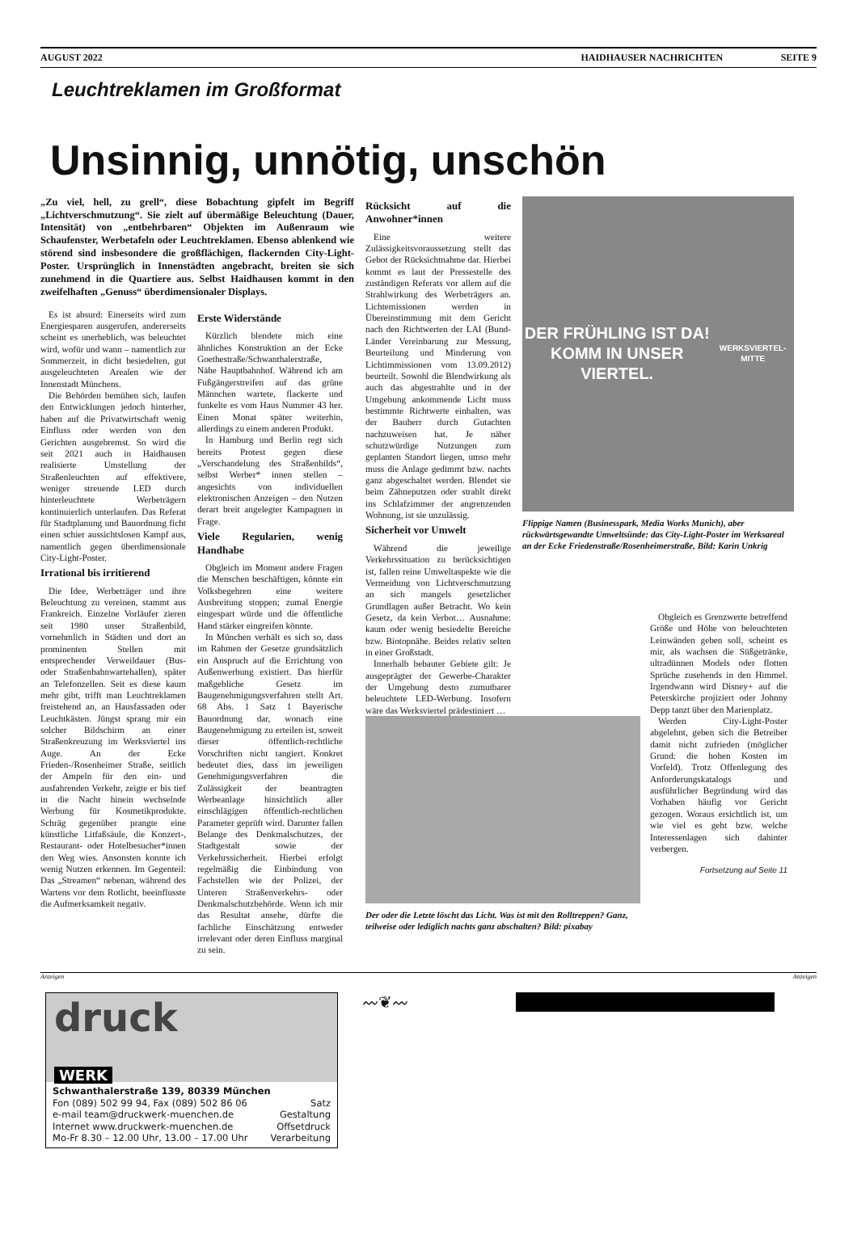AUGUST 2022 HAIDHAUSER NACHRICHTEN SEITE 9
Leuchtreklamen im Großformat
Unsinnig, unnötig, unschön
„Zu viel, hell, zu grell“, diese Bobachtung gipfelt im Begriff „Lichtverschmutzung“. Sie zielt auf übermäßige Beleuchtung (Dauer, Intensität) von „entbehrbaren“ Objekten im Außenraum wie Schaufenster, Werbetafeln oder Leuchtreklamen. Ebenso ablenkend wie störend sind insbesondere die großflächigen, flackernden City-Light-Poster. Ursprünglich in Innenstädten angebracht, breiten sie sich zunehmend in die Quartiere aus. Selbst Haidhausen kommt in den zweifelhaften „Genuss“ überdimensionaler Displays.
Es ist absurd: Einerseits wird zum Energiesparen ausgerufen, andererseits scheint es unerheblich, was beleuchtet wird, wofür und wann – namentlich zur Sommerzeit, in dicht besiedelten, gut ausgeleuchteten Arealen wie der Innenstadt Münchens.
Die Behörden bemühen sich, laufen den Entwicklungen jedoch hinterher, haben auf die Privatwirtschaft wenig Einfluss oder werden von den Gerichten ausgebremst. So wird die seit 2021 auch in Haidhausen realisierte Umstellung der Straßenleuchten auf effektivere, weniger streuende LED durch hinterleuchtete Werbeträgern kontinuierlich unterlaufen. Das Referat für Stadtplanung und Bauordnung ficht einen schier aussichtslosen Kampf aus, namentlich gegen überdimensionale City-Light-Poster.
Irrational bis irritierend
Die Idee, Werbeträger und ihre Beleuchtung zu vereinen, stammt aus Frankreich. Einzelne Vorläufer zieren seit 1980 unser Straßenbild, vornehmlich in Städten und dort an prominenten Stellen mit entsprechender Verweildauer (Bus- oder Straßenbahnwartehallen), später an Telefonzellen. Seit es diese kaum mehr gibt, trifft man Leuchtreklamen freistehend an, an Hausfassaden oder Leuchtkästen. Jüngst sprang mir ein solcher Bildschirm an einer Straßenkreuzung im Werksviertel ins Auge. An der Ecke Frieden-/Rosenheimer Straße, seitlich der Ampeln für den ein- und ausfahrenden Verkehr, zeigte er bis tief in die Nacht hinein wechselnde Werbung für Kosmetikprodukte. Schräg gegenüber prangte eine künstliche Litfaßsäule, die Konzert-, Restaurant- oder Hotelbesucher*innen den Weg wies. Ansonsten konnte ich wenig Nutzen erkennen. Im Gegenteil: Das „Streamen“ nebenan, während des Wartens vor dem Rotlicht, beeinflusste die Aufmerksamkeit negativ.
Erste Widerstände
Kürzlich blendete mich eine ähnliches Konstruktion an der Ecke Goethestraße/Schwanthalerstraße, Nähe Hauptbahnhof. Während ich am Fußgängerstreifen auf das grüne Männchen wartete, flackerte und funkelte es vom Haus Nummer 43 her. Einen Monat später weiterhin, allerdings zu einem anderen Produkt.
In Hamburg und Berlin regt sich bereits Protest gegen diese „Verschandelung des Straßenbilds“, selbst Werber* innen stellen – angesichts von individuellen elektronischen Anzeigen – den Nutzen derart breit angelegter Kampagnen in Frage.
Viele Regularien, wenig Handhabe
Obgleich im Moment andere Fragen die Menschen beschäftigen, könnte ein Volksbegehren eine weitere Ausbreitung stoppen; zumal Energie eingespart würde und die öffentliche Hand stärker eingreifen könnte.
In München verhält es sich so, dass im Rahmen der Gesetze grundsätzlich ein Anspruch auf die Errichtung von Außenwerbung existiert. Das hierfür maßgebliche Gesetz im Baugenehmigungsverfahren stellt Art. 68 Abs. 1 Satz 1 Bayerische Bauordnung dar, wonach eine Baugenehmigung zu erteilen ist, soweit dieser öffentlich-rechtliche Vorschriften nicht tangiert. Konkret bedeutet dies, dass im jeweiligen Genehmigungsverfahren die Zulässigkeit der beantragten Werbeanlage hinsichtlich aller einschlägigen öffentlich-rechtlichen Parameter geprüft wird. Darunter fallen Belange des Denkmalschutzes, der Stadtgestalt sowie der Verkehrssicherheit. Hierbei erfolgt regelmäßig die Einbindung von Fachstellen wie der Polizei, der Unteren Straßenverkehrs- oder Denkmalschutzbehörde. Wenn ich mir das Resultat ansehe, dürfte die fachliche Einschätzung entweder irrelevant oder deren Einfluss marginal zu sein.
Rücksicht auf die Anwohner*innen
Eine weitere Zulässigkeitsvoraussetzung stellt das Gebot der Rücksichtnahme dar. Hierbei kommt es laut der Pressestelle des zuständigen Referats vor allem auf die Strahlwirkung des Werbeträgers an. Lichtemissionen werden in Übereinstimmung mit dem Gericht nach den Richtwerten der LAI (Bund-Länder Vereinbarung zur Messung, Beurteilung und Minderung von Lichtimmissionen vom 13.09.2012) beurteilt. Sowohl die Blendwirkung als auch das abgestrahlte und in der Umgebung ankommende Licht muss bestimmte Richtwerte einhalten, was der Bauherr durch Gutachten nachzuweisen hat. Je näher schutzwürdige Nutzungen zum geplanten Standort liegen, umso mehr muss die Anlage gedimmt bzw. nachts ganz abgeschaltet werden. Blendet sie beim Zähneputzen oder strahlt direkt ins Schlafzimmer der angrenzenden Wohnung, ist sie unzulässig.
Sicherheit vor Umwelt
Während die jeweilige Verkehrssituation zu berücksichtigen ist, fallen reine Umweltaspekte wie die Vermeidung von Lichtverschmutzung an sich mangels gesetzlicher Grundlagen außer Betracht. Wo kein Gesetz, da kein Verbot… Ausnahme: kaum oder wenig besiedelte Bereiche bzw. Biotopnähe. Beides relativ selten in einer Großstadt.
Innerhalb bebauter Gebiete gilt: Je ausgeprägter der Gewerbe-Charakter der Umgebung desto zumutbarer beleuchtete LED-Werbung. Insofern wäre das Werksviertel prädestiniert …
DER FRÜHLING IST DA!
KOMM IN UNSER VIERTEL.
WERKSVIERTEL-MITTE
Flippige Namen (Businesspark, Media Works Munich), aber rückwärtsgewandte Umweltsünde: das City-Light-Poster im Werksareal an der Ecke Friedenstraße/Rosenheimerstraße, Bild: Karin Unkrig
Der oder die Letzte löscht das Licht. Was ist mit den Rolltreppen? Ganz, teilweise oder lediglich nachts ganz abschalten? Bild: pixabay
Obgleich es Grenzwerte betreffend Größe und Höhe von beleuchteten Leinwänden geben soll, scheint es mir, als wachsen die Süßgetränke, ultradünnen Models oder flotten Sprüche zusehends in den Himmel. Irgendwann wird Disney+ auf die Peterskirche projiziert oder Johnny Depp tanzt über den Marienplatz.
Werden City-Light-Poster abgelehnt, geben sich die Betreiber damit nicht zufrieden (möglicher Grund: die hohen Kosten im Vorfeld). Trotz Offenlegung des Anforderungskatalogs und ausführlicher Begründung wird das Vorhaben häufig vor Gericht gezogen. Woraus ersichtlich ist, um wie viel es geht bzw. welche Interessenlagen sich dahinter verbergen.
Fortsetzung auf Seite 11
Anzeigen Anzeigen
druck
WERK
Schwanthalerstraße 139, 80339 München
Fon (089) 502 99 94, Fax (089) 502 86 06 Satz
e-mail team@druckwerk-muenchen.de Gestaltung
Internet www.druckwerk-muenchen.de Offsetdruck
Mo-Fr 8.30 – 12.00 Uhr, 13.00 – 17.00 Uhr Verarbeitung
〰❦〰